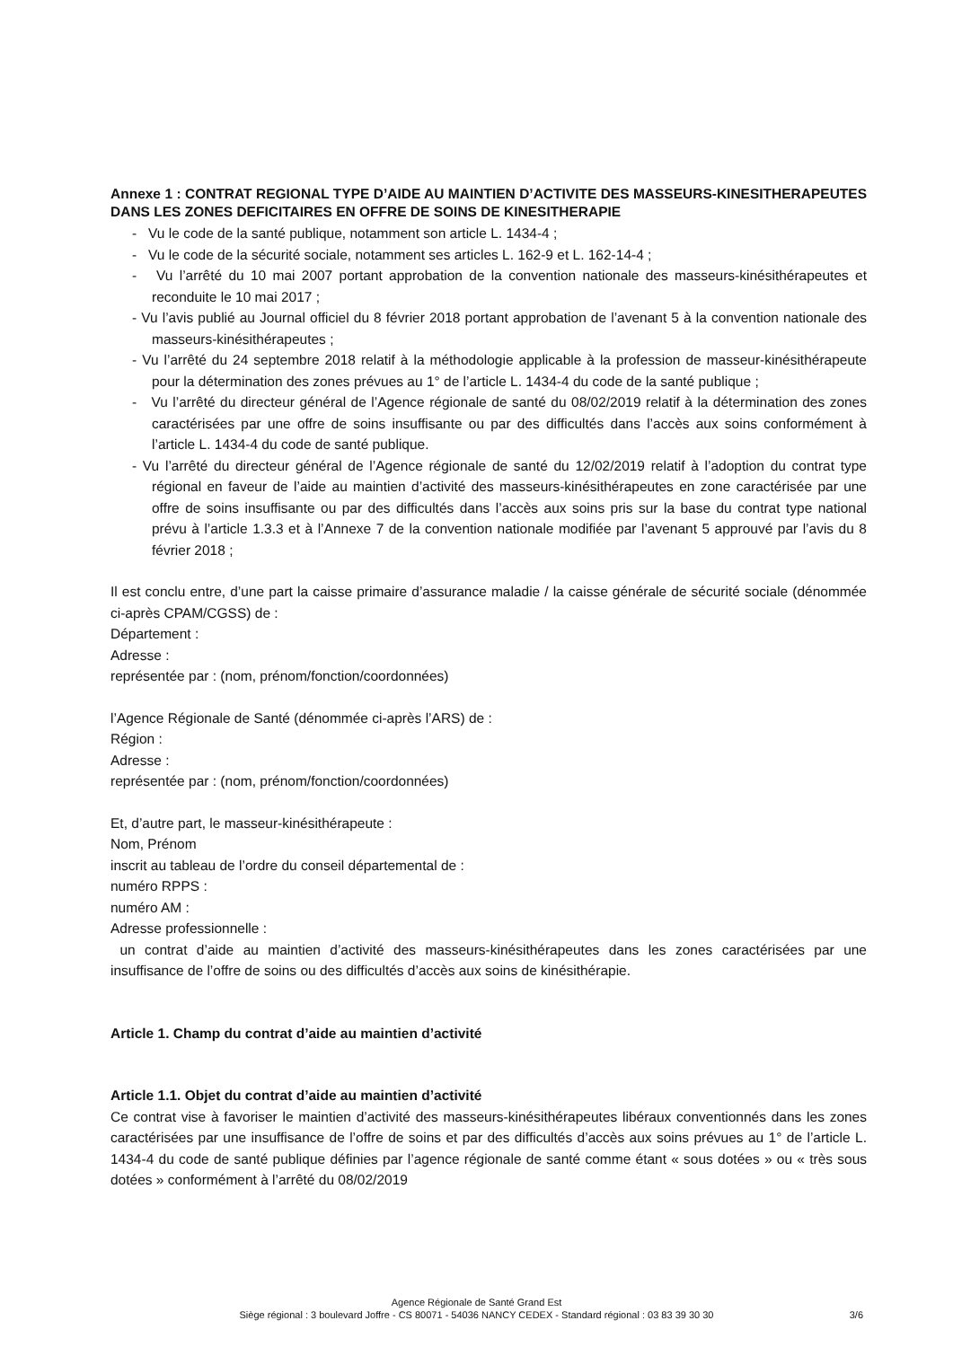Annexe 1 : CONTRAT REGIONAL TYPE D’AIDE AU MAINTIEN D’ACTIVITE DES MASSEURS-KINESITHERAPEUTES DANS LES ZONES DEFICITAIRES EN OFFRE DE SOINS DE KINESITHERAPIE
- Vu le code de la santé publique, notamment son article L. 1434-4 ;
- Vu le code de la sécurité sociale, notamment ses articles L. 162-9 et L. 162-14-4 ;
- Vu l’arrêté du 10 mai 2007 portant approbation de la convention nationale des masseurs-kinésithérapeutes et reconduite le 10 mai 2017 ;
- Vu l’avis publié au Journal officiel du 8 février 2018 portant approbation de l’avenant 5 à la convention nationale des masseurs-kinésithérapeutes ;
- Vu l’arrêté du 24 septembre 2018 relatif à la méthodologie applicable à la profession de masseur-kinésithérapeute pour la détermination des zones prévues au 1° de l’article L. 1434-4 du code de la santé publique ;
- Vu l’arrêté du directeur général de l’Agence régionale de santé du 08/02/2019 relatif à la détermination des zones caractérisées par une offre de soins insuffisante ou par des difficultés dans l’accès aux soins conformément à l’article L. 1434-4 du code de santé publique.
- Vu l’arrêté du directeur général de l’Agence régionale de santé du 12/02/2019 relatif à l’adoption du contrat type régional en faveur de l’aide au maintien d’activité des masseurs-kinésithérapeutes en zone caractérisée par une offre de soins insuffisante ou par des difficultés dans l’accès aux soins pris sur la base du contrat type national prévu à l’article 1.3.3 et à l’Annexe 7 de la convention nationale modifiée par l’avenant 5 approuvé par l’avis du 8 février 2018 ;
Il est conclu entre, d’une part la caisse primaire d’assurance maladie / la caisse générale de sécurité sociale (dénommée ci-après CPAM/CGSS) de :
Département :
Adresse :
représentée par : (nom, prénom/fonction/coordonnées)
l’Agence Régionale de Santé (dénommée ci-après l’ARS) de :
Région :
Adresse :
représentée par : (nom, prénom/fonction/coordonnées)
Et, d’autre part, le masseur-kinésithérapeute :
Nom, Prénom
inscrit au tableau de l’ordre du conseil départemental de :
numéro RPPS :
numéro AM :
Adresse professionnelle :
un contrat d’aide au maintien d’activité des masseurs-kinésithérapeutes dans les zones caractérisées par une insuffisance de l’offre de soins ou des difficultés d’accès aux soins de kinésithérapie.
Article 1. Champ du contrat d’aide au maintien d’activité
Article 1.1. Objet du contrat d’aide au maintien d’activité
Ce contrat vise à favoriser le maintien d’activité des masseurs-kinésithérapeutes libéraux conventionnés dans les zones caractérisées par une insuffisance de l’offre de soins et par des difficultés d’accès aux soins prévues au 1° de l’article L. 1434-4 du code de santé publique définies par l’agence régionale de santé comme étant « sous dotées » ou « très sous dotées » conformément à l’arrêté du 08/02/2019
Agence Régionale de Santé Grand Est
Siège régional : 3 boulevard Joffre - CS 80071 - 54036 NANCY CEDEX - Standard régional : 03 83 39 30 30
3/6